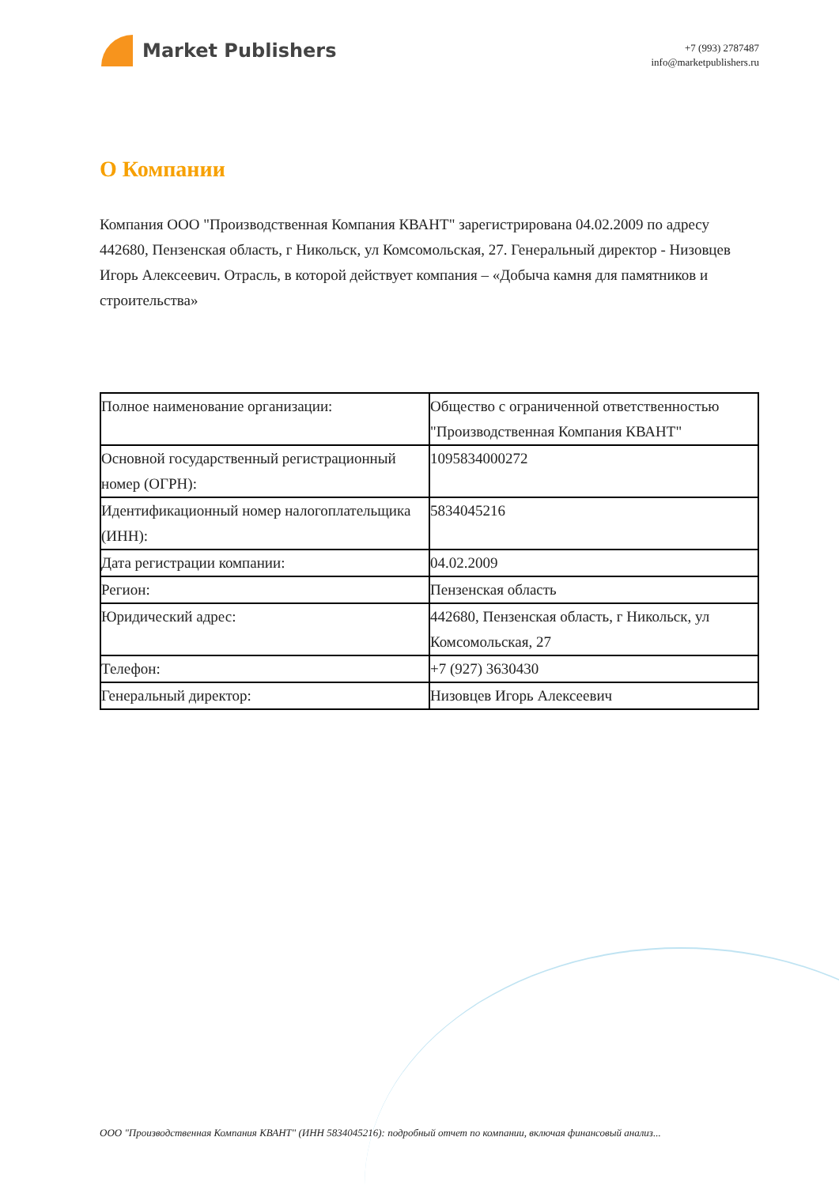Market Publishers
+7 (993) 2787487
info@marketpublishers.ru
О Компании
Компания ООО "Производственная Компания КВАНТ" зарегистрирована 04.02.2009 по адресу 442680, Пензенская область, г Никольск, ул Комсомольская, 27. Генеральный директор - Низовцев Игорь Алексеевич. Отрасль, в которой действует компания – «Добыча камня для памятников и строительства»
| Полное наименование организации: | Общество с ограниченной ответственностью "Производственная Компания КВАНТ" |
| Основной государственный регистрационный номер (ОГРН): | 1095834000272 |
| Идентификационный номер налогоплательщика (ИНН): | 5834045216 |
| Дата регистрации компании: | 04.02.2009 |
| Регион: | Пензенская область |
| Юридический адрес: | 442680, Пензенская область, г Никольск, ул Комсомольская, 27 |
| Телефон: | +7 (927) 3630430 |
| Генеральный директор: | Низовцев Игорь Алексеевич |
ООО "Производственная Компания КВАНТ" (ИНН 5834045216): подробный отчет по компании, включая финансовый анализ...